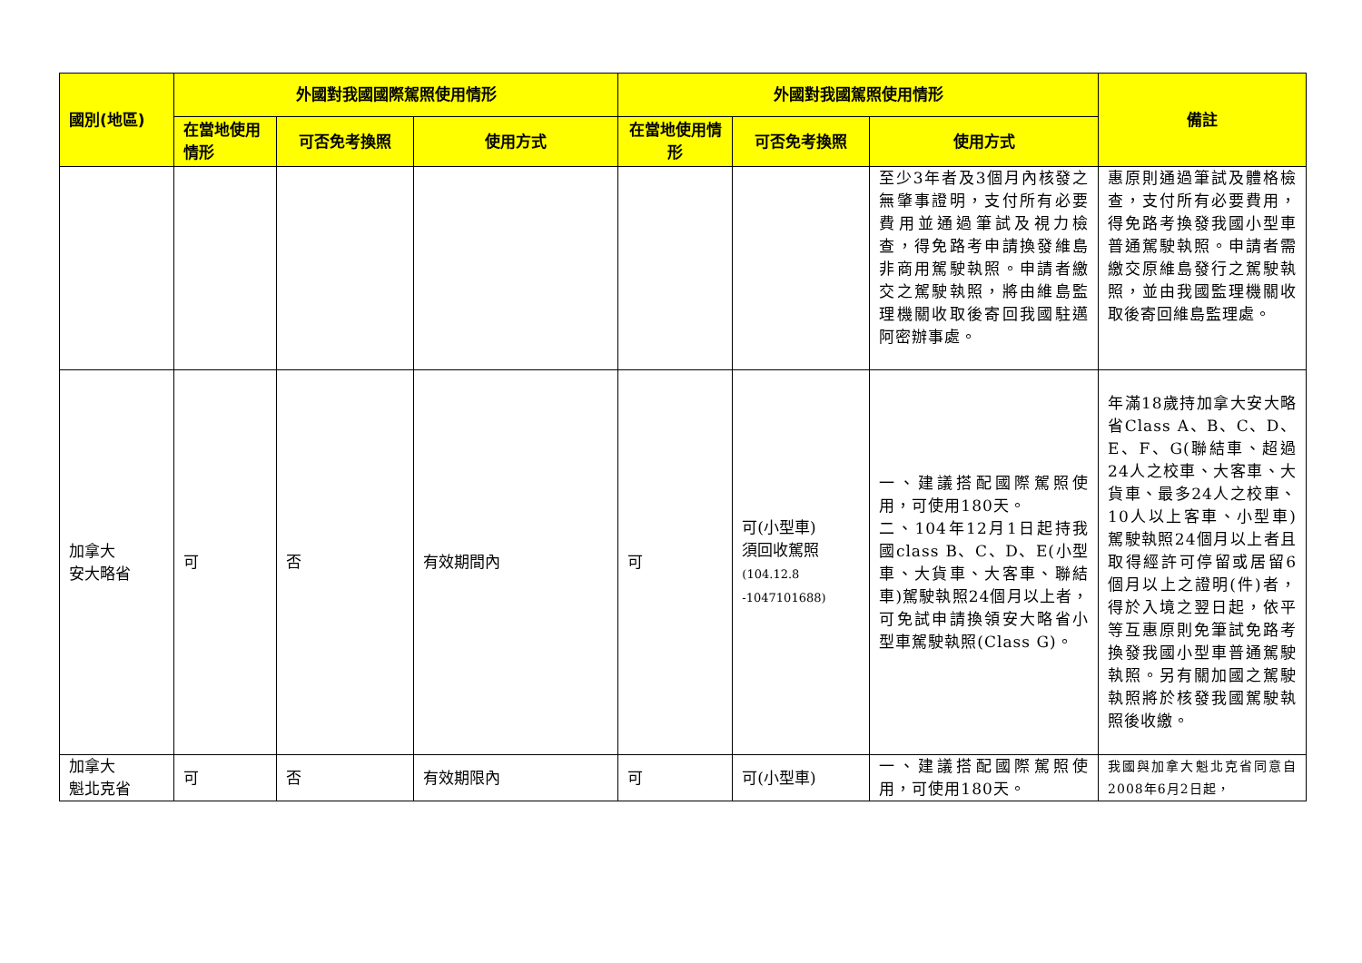| 國別(地區) | 外國對我國國際駕照使用情形 | | | 外國對我國駕照使用情形 | | | 備註 |
| --- | --- | --- | --- | --- | --- | --- | --- |
| | 在當地使用情形 | 可否免考換照 | 使用方式 | 在當地使用情形 | 可否免考換照 | 使用方式 | |
| | | | | | | 至少3年者及3個月內核發之無肇事證明，支付所有必要費用並通過筆試及視力檢查，得免路考申請換發維島非商用駕駛執照。申請者繳交之駕駛執照，將由維島監理機關收取後寄回我國駐邁阿密辦事處。 | 惠原則通過筆試及體格檢查，支付所有必要費用，得免路考換發我國小型車普通駕駛執照。申請者需繳交原維島發行之駕駛執照，並由我國監理機關收取後寄回維島監理處。 |
| 加拿大 安大略省 | 可 | 否 | 有效期間內 | 可 | 可(小型車) 須回收駕照 (104.12.8 -1047101688) | 一、建議搭配國際駕照使用，可使用180天。 二、104年12月1日起持我國class B、C、D、E(小型車、大貨車、大客車、聯結車)駕駛執照24個月以上者，可免試申請換領安大略省小型車駕駛執照(Class G)。 | 年滿18歲持加拿大安大略省Class A、B、C、D、E、F、G(聯結車、超過24人之校車、大客車、大貨車、最多24人之校車、10人以上客車、小型車)駕駛執照24個月以上者且取得經許可停留或居留6個月以上之證明(件)者，得於入境之翌日起，依平等互惠原則免筆試免路考換發我國小型車普通駕駛執照。另有關加國之駕駛執照將於核發我國駕駛執照後收繳。 |
| 加拿大 魁北克省 | 可 | 否 | 有效期限內 | 可 | 可(小型車) | 一、建議搭配國際駕照使用，可使用180天。 | 我國與加拿大魁北克省同意自 2008年6月2日起， |